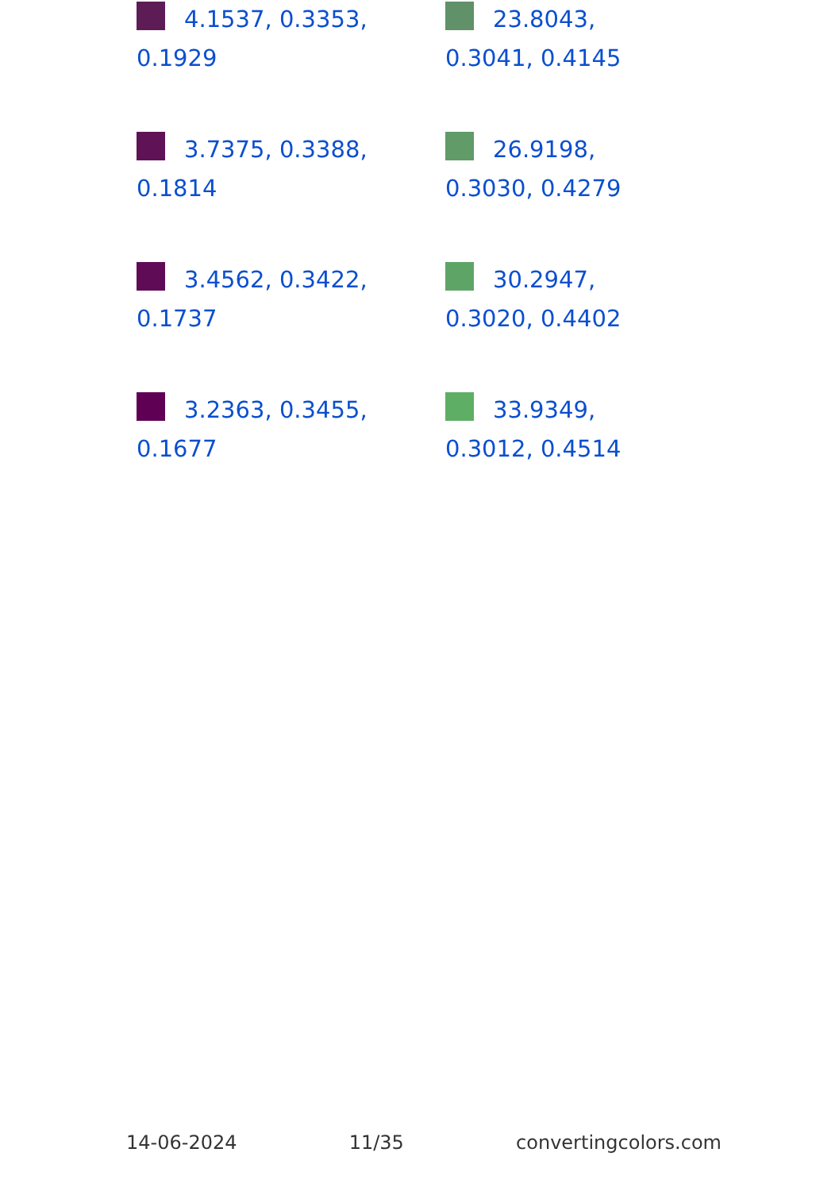4.1537, 0.3353, 0.1929
23.8043, 0.3041, 0.4145
3.7375, 0.3388, 0.1814
26.9198, 0.3030, 0.4279
3.4562, 0.3422, 0.1737
30.2947, 0.3020, 0.4402
3.2363, 0.3455, 0.1677
33.9349, 0.3012, 0.4514
14-06-2024 11/35 convertingcolors.com